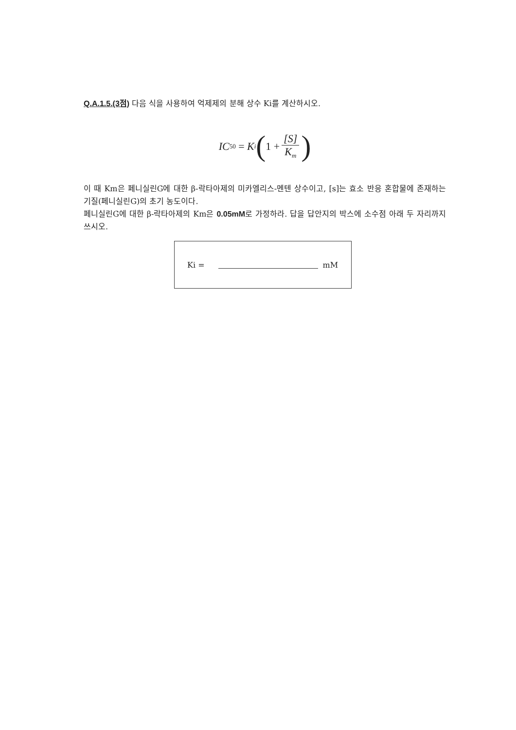Q.A.1.5.(3점) 다음 식을 사용하여 억제제의 분해 상수 Ki를 계산하시오.
IC<sub>50</sub> = K<sub>i</sub> (1 + [S] K<sub>m</sub>)
이 때 Km은 페니실린G에 대한 β-락타아제의 미카엘리스-멘텐 상수이고, [s]는 효소 반응 혼합물에 존재하는 기질(페니실린G)의 초기 농도이다.
페니실린G에 대한 β-락타아제의 Km은 0.05mM로 가정하라. 답을 답안지의 박스에 소수점 아래 두 자리까지 쓰시오.
Ki = mM